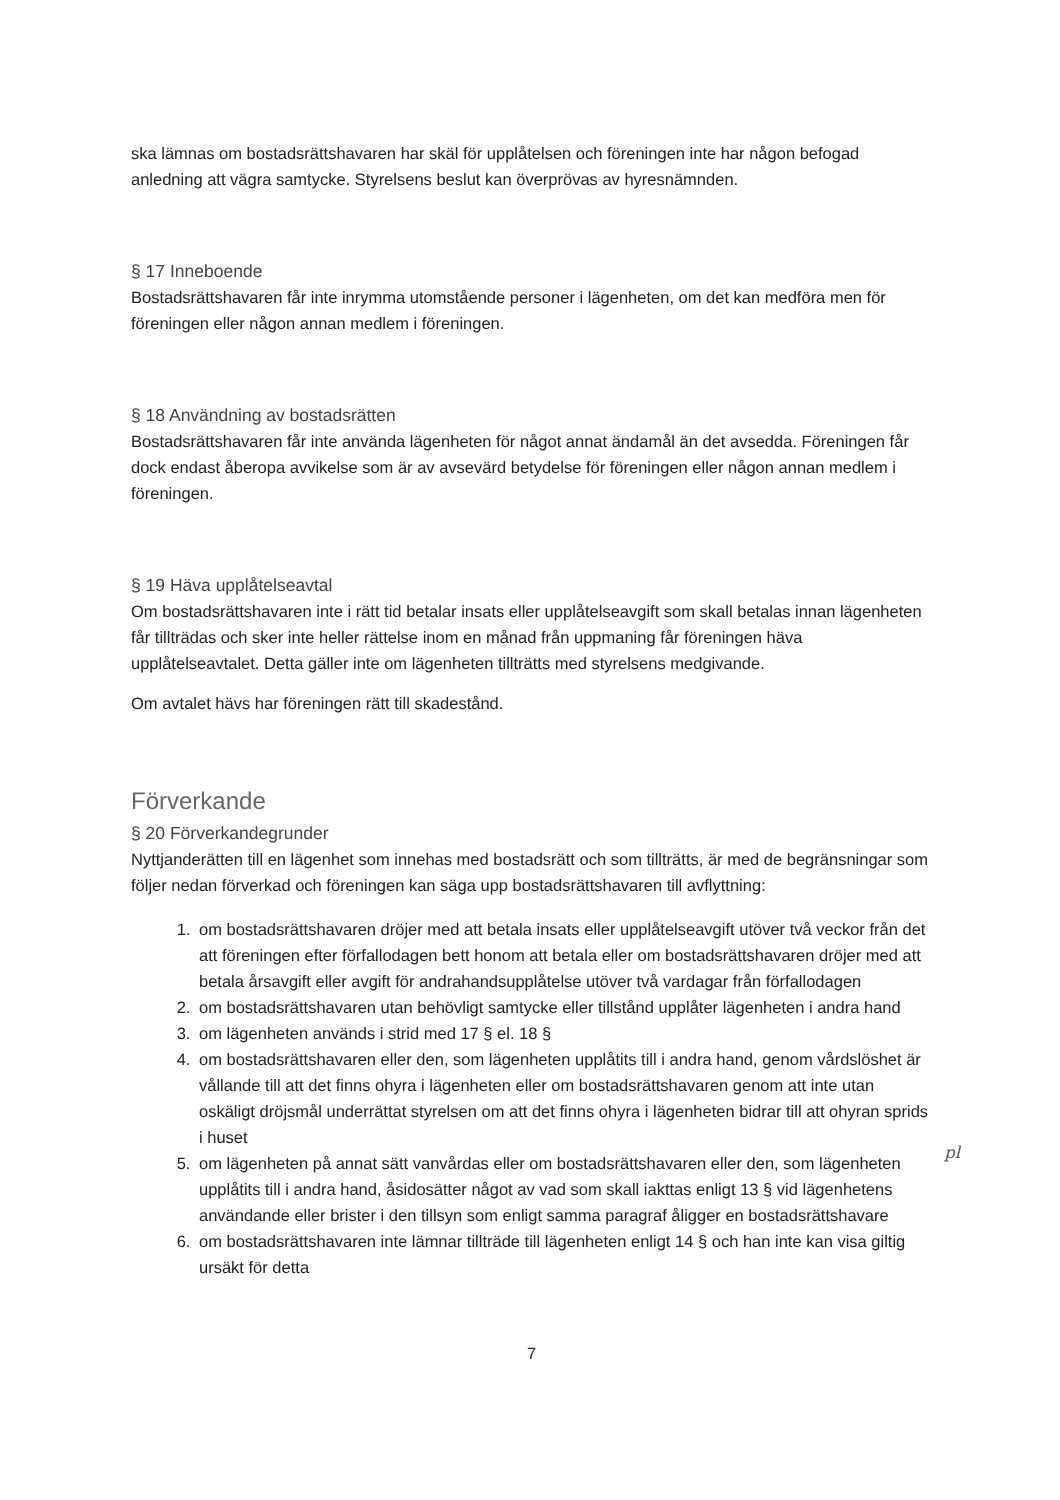ska lämnas om bostadsrättshavaren har skäl för upplåtelsen och föreningen inte har någon befogad anledning att vägra samtycke. Styrelsens beslut kan överprövas av hyresnämnden.
§ 17 Inneboende
Bostadsrättshavaren får inte inrymma utomstående personer i lägenheten, om det kan medföra men för föreningen eller någon annan medlem i föreningen.
§ 18 Användning av bostadsrätten
Bostadsrättshavaren får inte använda lägenheten för något annat ändamål än det avsedda. Föreningen får dock endast åberopa avvikelse som är av avsevärd betydelse för föreningen eller någon annan medlem i föreningen.
§ 19 Häva upplåtelseavtal
Om bostadsrättshavaren inte i rätt tid betalar insats eller upplåtelseavgift som skall betalas innan lägenheten får tillträdas och sker inte heller rättelse inom en månad från uppmaning får föreningen häva upplåtelseavtalet. Detta gäller inte om lägenheten tillträtts med styrelsens medgivande.
Om avtalet hävs har föreningen rätt till skadestånd.
Förverkande
§ 20 Förverkandegrunder
Nyttjanderätten till en lägenhet som innehas med bostadsrätt och som tillträtts, är med de begränsningar som följer nedan förverkad och föreningen kan säga upp bostadsrättshavaren till avflyttning:
1. om bostadsrättshavaren dröjer med att betala insats eller upplåtelseavgift utöver två veckor från det att föreningen efter förfallodagen bett honom att betala eller om bostadsrättshavaren dröjer med att betala årsavgift eller avgift för andrahandsupplåtelse utöver två vardagar från förfallodagen
2. om bostadsrättshavaren utan behövligt samtycke eller tillstånd upplåter lägenheten i andra hand
3. om lägenheten används i strid med 17 § el. 18 §
4. om bostadsrättshavaren eller den, som lägenheten upplåtits till i andra hand, genom vårdslöshet är vållande till att det finns ohyra i lägenheten eller om bostadsrättshavaren genom att inte utan oskäligt dröjsmål underrättat styrelsen om att det finns ohyra i lägenheten bidrar till att ohyran sprids i huset
5. om lägenheten på annat sätt vanvårdas eller om bostadsrättshavaren eller den, som lägenheten upplåtits till i andra hand, åsidosätter något av vad som skall iakttas enligt 13 § vid lägenhetens användande eller brister i den tillsyn som enligt samma paragraf åligger en bostadsrättshavare
6. om bostadsrättshavaren inte lämnar tillträde till lägenheten enligt 14 § och han inte kan visa giltig ursäkt för detta
pl
7